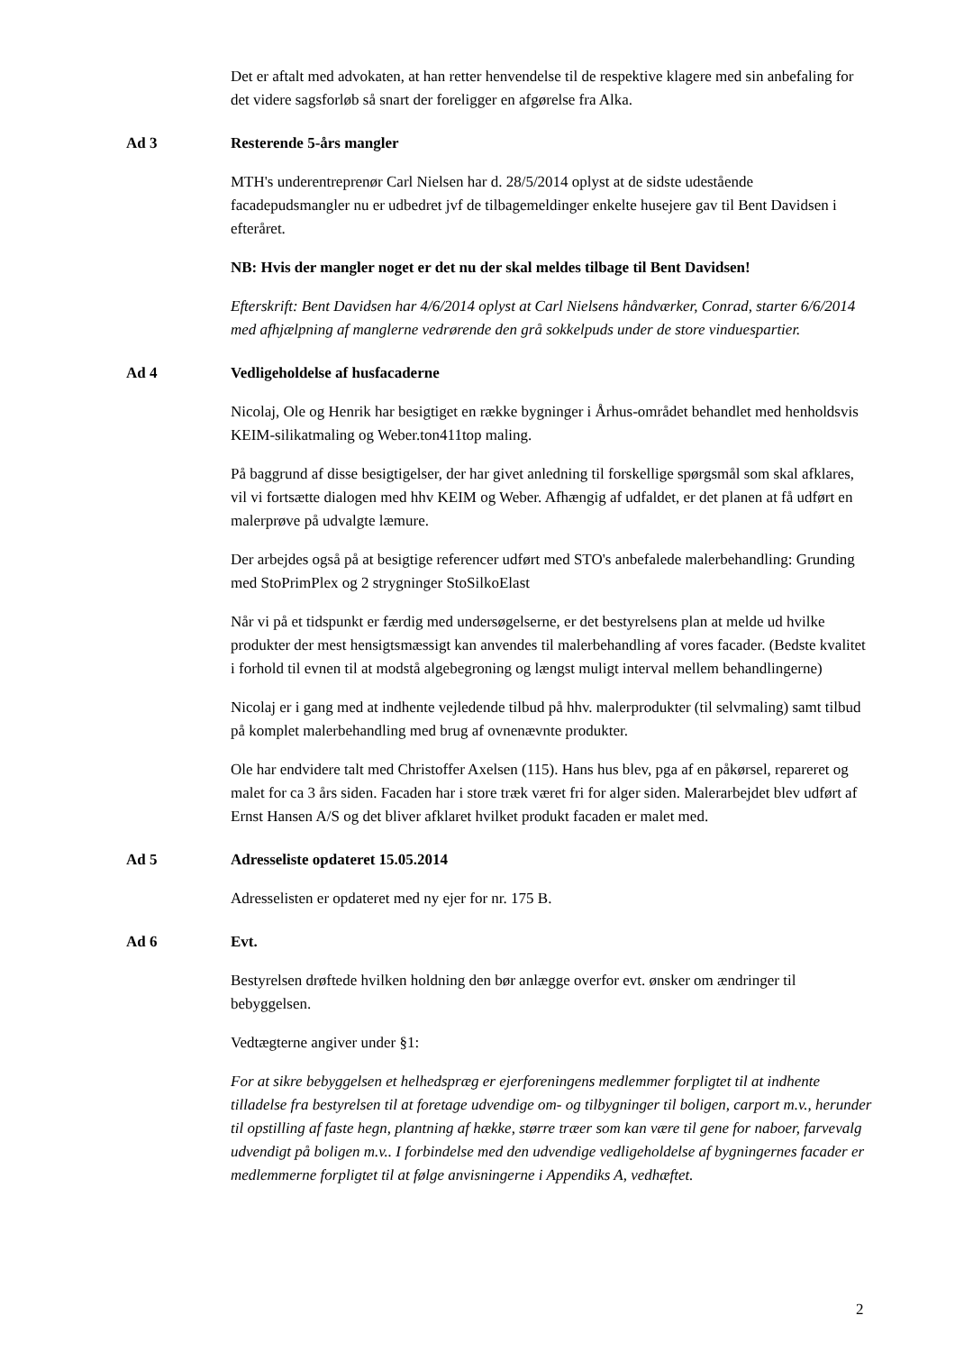Det er aftalt med advokaten, at han retter henvendelse til de respektive klagere med sin anbefaling for det videre sagsforløb så snart der foreligger en afgørelse fra Alka.
Ad 3 Resterende 5-års mangler
MTH's underentreprenør Carl Nielsen har d. 28/5/2014 oplyst at de sidste udestående facadepudsmangler nu er udbedret jvf de tilbagemeldinger enkelte husejere gav til Bent Davidsen i efteråret.
NB: Hvis der mangler noget er det nu der skal meldes tilbage til Bent Davidsen!
Efterskrift: Bent Davidsen har 4/6/2014 oplyst at Carl Nielsens håndværker, Conrad, starter 6/6/2014 med afhjælpning af manglerne vedrørende den grå sokkelpuds under de store vinduespartier.
Ad 4 Vedligeholdelse af husfacaderne
Nicolaj, Ole og Henrik har besigtiget en række bygninger i Århus-området behandlet med henholdsvis KEIM-silikatmaling og Weber.ton411top maling.
På baggrund af disse besigtigelser, der har givet anledning til forskellige spørgsmål som skal afklares, vil vi fortsætte dialogen med hhv KEIM og Weber. Afhængig af udfaldet, er det planen at få udført en malerprøve på udvalgte læmure.
Der arbejdes også på at besigtige referencer udført med STO's anbefalede malerbehandling: Grunding med StoPrimPlex og 2 strygninger StoSilkoElast
Når vi på et tidspunkt er færdig med undersøgelserne, er det bestyrelsens plan at melde ud hvilke produkter der mest hensigtsmæssigt kan anvendes til malerbehandling af vores facader. (Bedste kvalitet i forhold til evnen til at modstå algebegroning og længst muligt interval mellem behandlingerne)
Nicolaj er i gang med at indhente vejledende tilbud på hhv. malerprodukter (til selvmaling) samt tilbud på komplet malerbehandling med brug af ovnenævnte produkter.
Ole har endvidere talt med Christoffer Axelsen (115). Hans hus blev, pga af en påkørsel, repareret og malet for ca 3 års siden. Facaden har i store træk været fri for alger siden. Malerarbejdet blev udført af Ernst Hansen A/S og det bliver afklaret hvilket produkt facaden er malet med.
Ad 5 Adresseliste opdateret 15.05.2014
Adresselisten er opdateret med ny ejer for nr. 175 B.
Ad 6 Evt.
Bestyrelsen drøftede hvilken holdning den bør anlægge overfor evt. ønsker om ændringer til bebyggelsen.
Vedtægterne angiver under §1:
For at sikre bebyggelsen et helhedspræg er ejerforeningens medlemmer forpligtet til at indhente tilladelse fra bestyrelsen til at foretage udvendige om- og tilbygninger til boligen, carport m.v., herunder til opstilling af faste hegn, plantning af hække, større træer som kan være til gene for naboer, farvevalg udvendigt på boligen m.v.. I forbindelse med den udvendige vedligeholdelse af bygningernes facader er medlemmerne forpligtet til at følge anvisningerne i Appendiks A, vedhæftet.
2